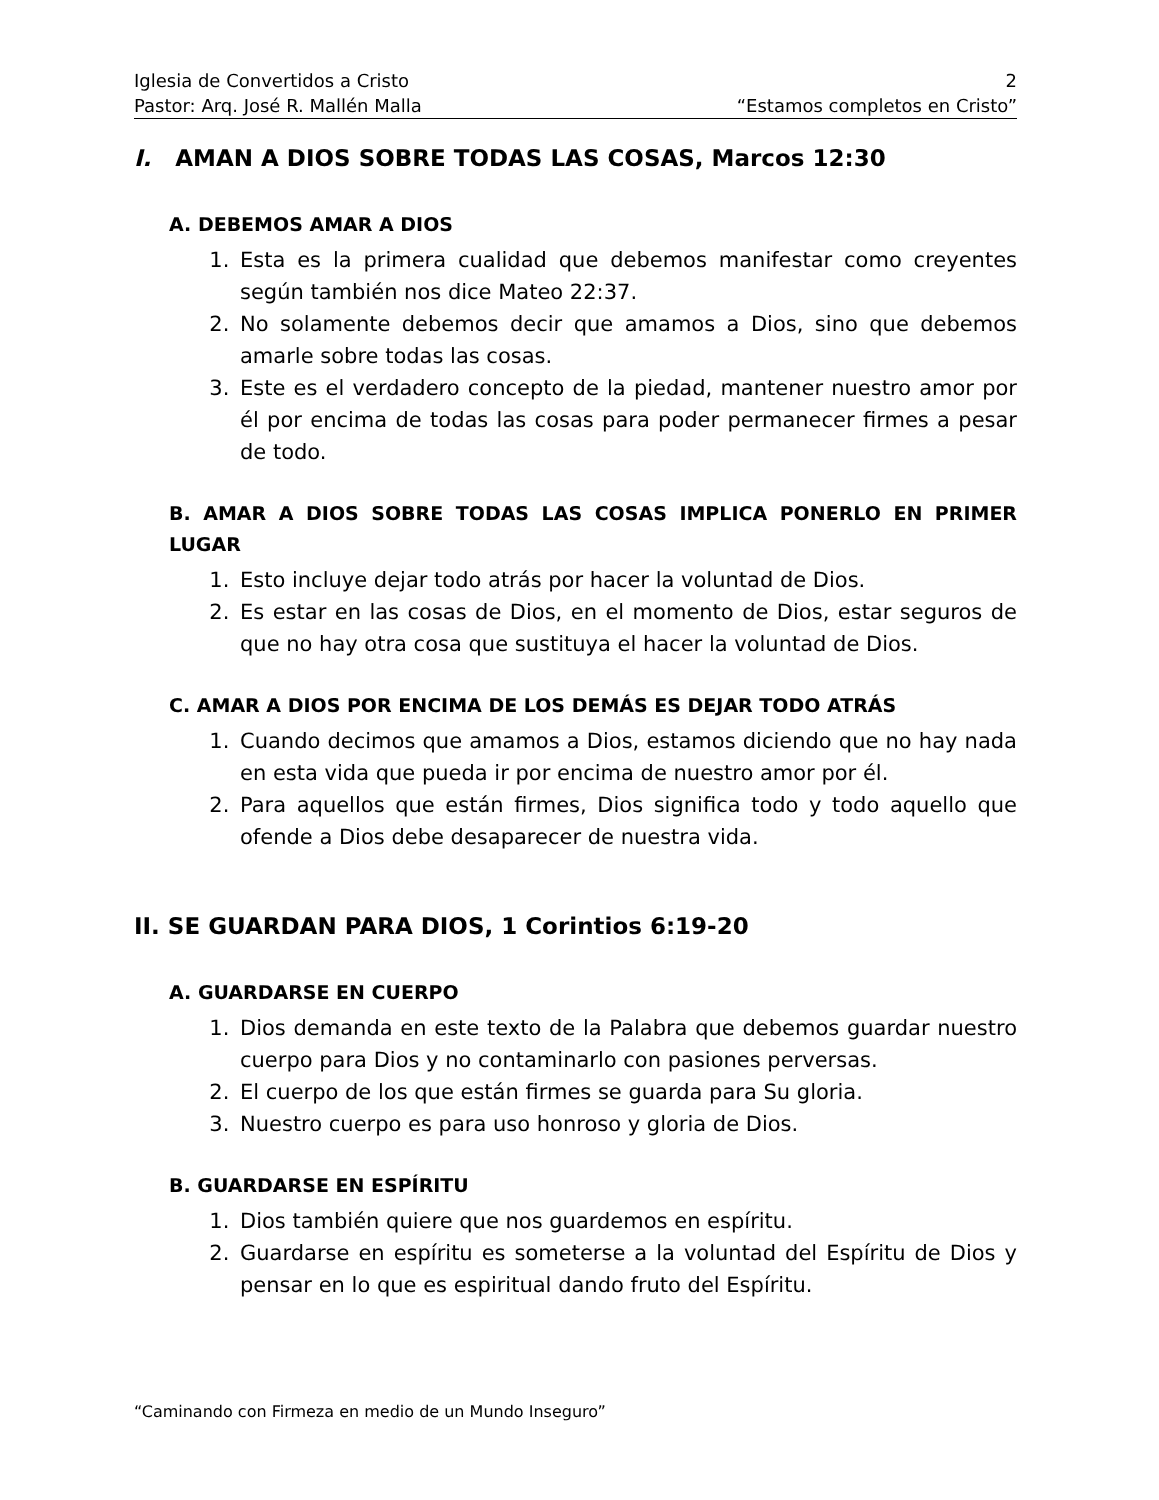Iglesia de Convertidos a Cristo 2
Pastor: Arq. José R. Mallén Malla “Estamos completos en Cristo”
I. AMAN A DIOS SOBRE TODAS LAS COSAS, Marcos 12:30
A. DEBEMOS AMAR A DIOS
1. Esta es la primera cualidad que debemos manifestar como creyentes según también nos dice Mateo 22:37.
2. No solamente debemos decir que amamos a Dios, sino que debemos amarle sobre todas las cosas.
3. Este es el verdadero concepto de la piedad, mantener nuestro amor por él por encima de todas las cosas para poder permanecer firmes a pesar de todo.
B. AMAR A DIOS SOBRE TODAS LAS COSAS IMPLICA PONERLO EN PRIMER LUGAR
1. Esto incluye dejar todo atrás por hacer la voluntad de Dios.
2. Es estar en las cosas de Dios, en el momento de Dios, estar seguros de que no hay otra cosa que sustituya el hacer la voluntad de Dios.
C. AMAR A DIOS POR ENCIMA DE LOS DEMÁS ES DEJAR TODO ATRÁS
1. Cuando decimos que amamos a Dios, estamos diciendo que no hay nada en esta vida que pueda ir por encima de nuestro amor por él.
2. Para aquellos que están firmes, Dios significa todo y todo aquello que ofende a Dios debe desaparecer de nuestra vida.
II. SE GUARDAN PARA DIOS, 1 Corintios 6:19-20
A. GUARDARSE EN CUERPO
1. Dios demanda en este texto de la Palabra que debemos guardar nuestro cuerpo para Dios y no contaminarlo con pasiones perversas.
2. El cuerpo de los que están firmes se guarda para Su gloria.
3. Nuestro cuerpo es para uso honroso y gloria de Dios.
B. GUARDARSE EN ESPÍRITU
1. Dios también quiere que nos guardemos en espíritu.
2. Guardarse en espíritu es someterse a la voluntad del Espíritu de Dios y pensar en lo que es espiritual dando fruto del Espíritu.
“Caminando con Firmeza en medio de un Mundo Inseguro”